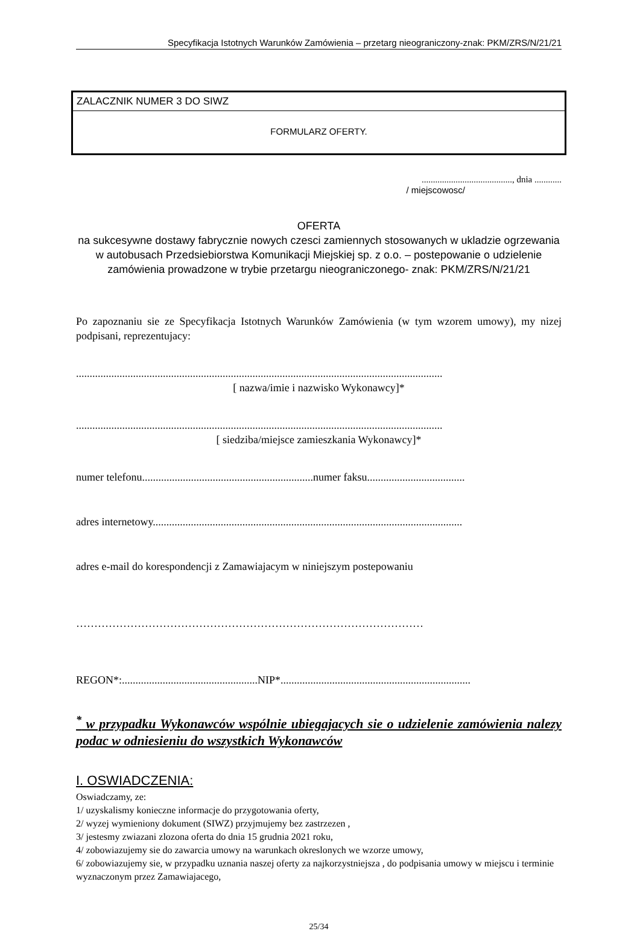Specyfikacja Istotnych Warunków Zamówienia – przetarg nieograniczony-znak: PKM/ZRS/N/21/21
ZALACZNIK NUMER 3 DO SIWZ
FORMULARZ OFERTY.
........................................, dnia ............
/ miejscowosc/
OFERTA
na sukcesywne dostawy fabrycznie nowych czesci zamiennych stosowanych w ukladzie ogrzewania w autobusach Przedsiebiorstwa Komunikacji Miejskiej sp. z o.o. – postepowanie o udzielenie zamówienia prowadzone w trybie przetargu nieograniczonego- znak: PKM/ZRS/N/21/21
Po zapoznaniu sie ze Specyfikacja Istotnych Warunków Zamówienia (w tym wzorem umowy), my nizej podpisani, reprezentujacy:
.......................................................................................................................................
[ nazwa/imie i nazwisko Wykonawcy]*
.......................................................................................................................................
[ siedziba/miejsce zamieszkania Wykonawcy]*
numer telefonu...............................................................numer faksu....................................
adres internetowy..................................................................................................................
adres e-mail do korespondencji z Zamawiajacym w niniejszym postepowaniu
……………………………………………………………………………………
REGON*:..................................................NIP*......................................................................
<sup>*</sup> w przypadku Wykonawców wspólnie ubiegajacych sie o udzielenie zamówienia nalezy podac w odniesieniu do wszystkich Wykonawców
I. OSWIADCZENIA:
Oswiadczamy, ze:
1/ uzyskalismy konieczne informacje do przygotowania oferty,
2/ wyzej wymieniony dokument (SIWZ) przyjmujemy bez zastrzezen ,
3/ jestesmy zwiazani zlozona oferta do dnia 15 grudnia 2021 roku,
4/ zobowiazujemy sie do zawarcia umowy na warunkach okreslonych we wzorze umowy,
6/ zobowiazujemy sie, w przypadku uznania naszej oferty za najkorzystniejsza , do podpisania umowy w miejscu i terminie wyznaczonym przez Zamawiajacego,
25/34